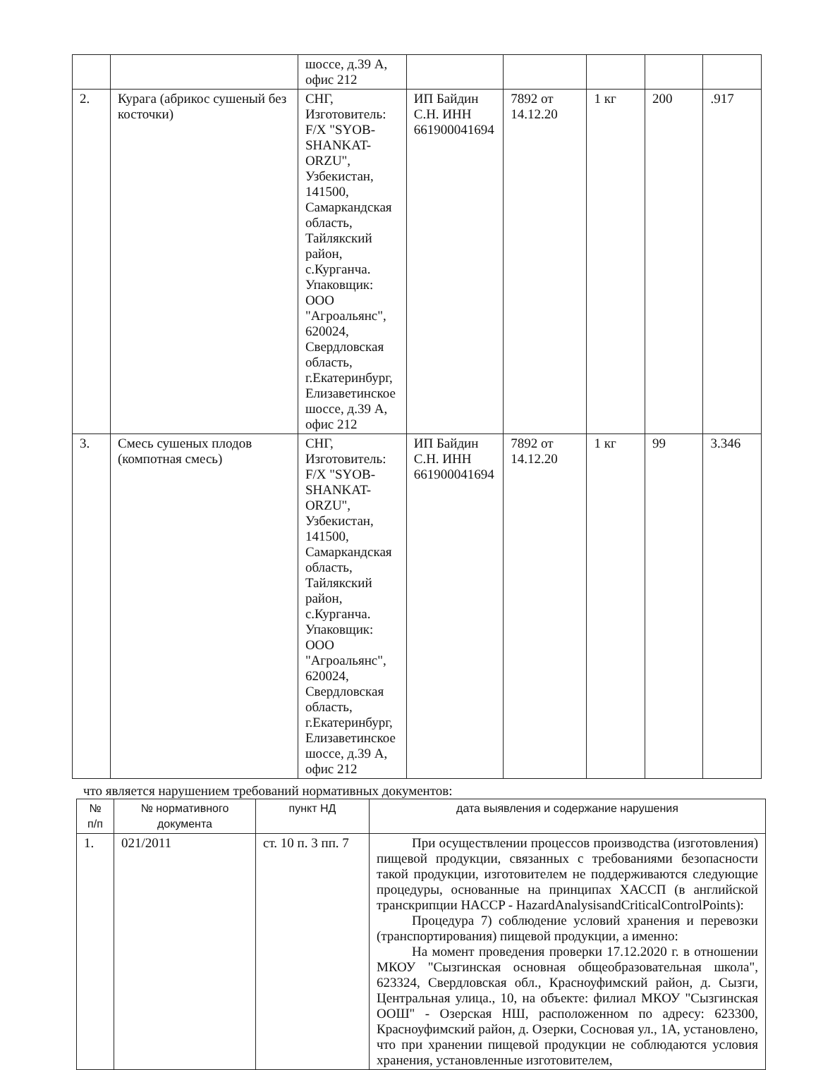| | | шоссе, д.39 А, офис 212 | | | | | |
| 2. | Курага (абрикос сушеный без косточки) | СНГ, Изготовитель: F/X "SYOB-SHANKAT-ORZU", Узбекистан, 141500, Самаркандская область, Тайлякский район, с.Курганча. Упаковщик: ООО "Агроальянс", 620024, Свердловская область, г.Екатеринбург, Елизаветинское шоссе, д.39 А, офис 212 | ИП Байдин С.Н. ИНН 661900041694 | 7892 от 14.12.20 | 1 кг | 200 | .917 |
| 3. | Смесь сушеных плодов (компотная смесь) | СНГ, Изготовитель: F/X "SYOB-SHANKAT-ORZU", Узбекистан, 141500, Самаркандская область, Тайлякский район, с.Курганча. Упаковщик: ООО "Агроальянс", 620024, Свердловская область, г.Екатеринбург, Елизаветинское шоссе, д.39 А, офис 212 | ИП Байдин С.Н. ИНН 661900041694 | 7892 от 14.12.20 | 1 кг | 99 | 3.346 |
что является нарушением требований нормативных документов:
| № п/п | № нормативного документа | пункт НД | дата выявления и содержание нарушения |
| --- | --- | --- | --- |
| 1. | 021/2011 | ст. 10 п. 3 пп. 7 | При осуществлении процессов производства (изготовления) пищевой продукции, связанных с требованиями безопасности такой продукции, изготовителем не поддерживаются следующие процедуры, основанные на принципах ХАССП (в английской транскрипции HACCP - HazardAnalysisandCriticalControlPoints): Процедура 7) соблюдение условий хранения и перевозки (транспортирования) пищевой продукции, а именно: На момент проведения проверки 17.12.2020 г. в отношении МКОУ "Сызгинская основная общеобразовательная школа", 623324, Свердловская обл., Красноуфимский район, д. Сызги, Центральная улица., 10, на объекте: филиал МКОУ "Сызгинская ООШ" - Озерская НШ, расположенном по адресу: 623300, Красноуфимский район, д. Озерки, Сосновая ул., 1А, установлено, что при хранении пищевой продукции не соблюдаются условия хранения, установленные изготовителем, |